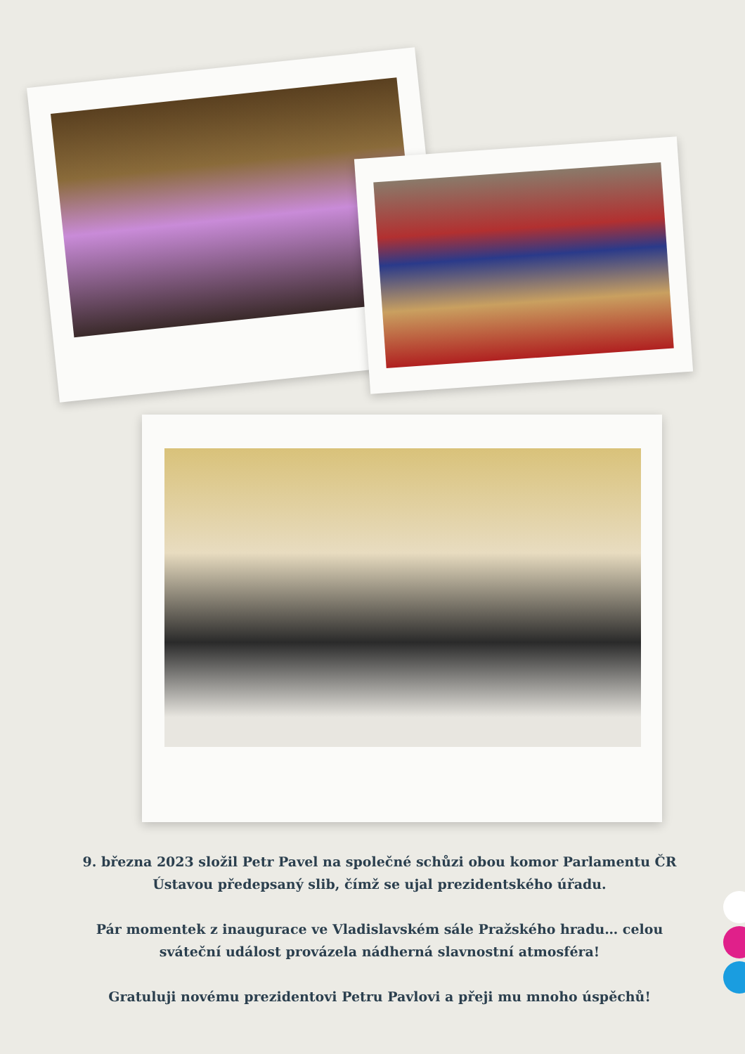9. března 2023 složil Petr Pavel na společné schůzi obou komor Parlamentu ČR Ústavou předepsaný slib, čímž se ujal prezidentského úřadu.
Pár momentek z inaugurace ve Vladislavském sále Pražského hradu… celou sváteční událost provázela nádherná slavnostní atmosféra!
Gratuluji novému prezidentovi Petru Pavlovi a přeji mu mnoho úspěchů!